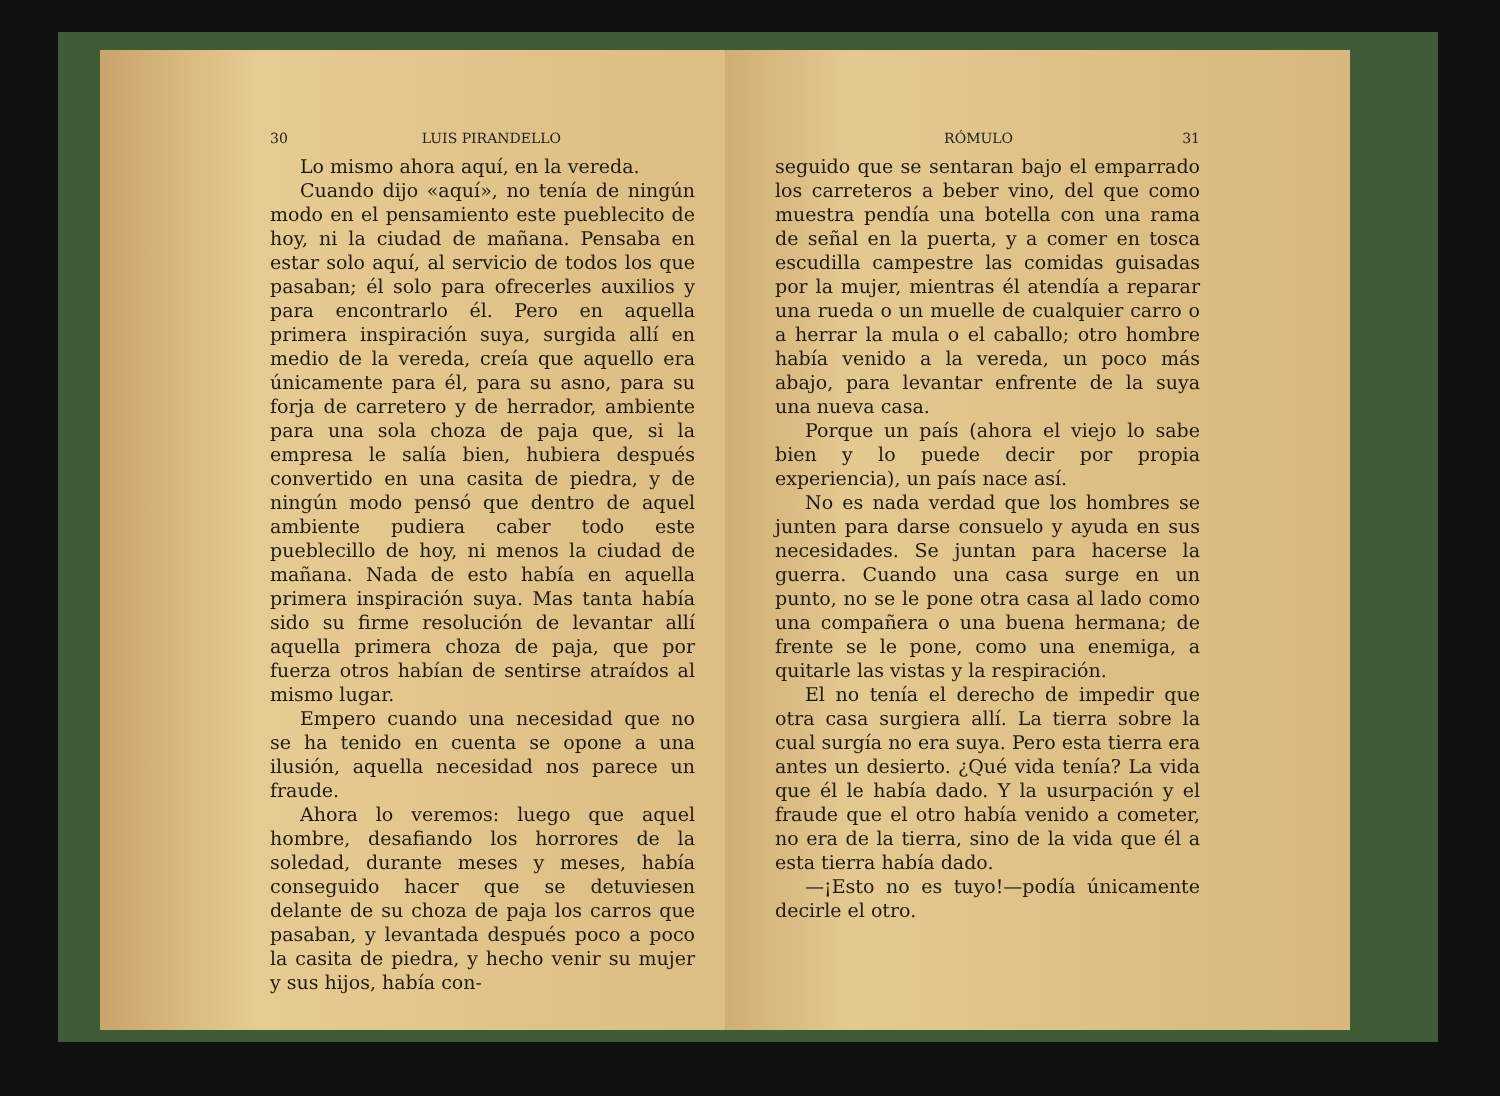30 LUIS PIRANDELLO
Lo mismo ahora aquí, en la vereda.
Cuando dijo «aquí», no tenía de ningún modo en el pensamiento este pueblecito de hoy, ni la ciudad de mañana. Pensaba en estar solo aquí, al servicio de todos los que pasaban; él solo para ofrecerles auxilios y para encontrarlo él. Pero en aquella primera inspiración suya, surgida allí en medio de la vereda, creía que aquello era únicamente para él, para su asno, para su forja de carretero y de herrador, ambiente para una sola choza de paja que, si la empresa le salía bien, hubiera después convertido en una casita de piedra, y de ningún modo pensó que dentro de aquel ambiente pudiera caber todo este pueblecillo de hoy, ni menos la ciudad de mañana. Nada de esto había en aquella primera inspiración suya. Mas tanta había sido su firme resolución de levantar allí aquella primera choza de paja, que por fuerza otros habían de sentirse atraídos al mismo lugar.
Empero cuando una necesidad que no se ha tenido en cuenta se opone a una ilusión, aquella necesidad nos parece un fraude.
Ahora lo veremos: luego que aquel hombre, desafiando los horrores de la soledad, durante meses y meses, había conseguido hacer que se detuviesen delante de su choza de paja los carros que pasaban, y levantada después poco a poco la casita de piedra, y hecho venir su mujer y sus hijos, había con-
RÓMULO 31
seguido que se sentaran bajo el emparrado los carreteros a beber vino, del que como muestra pendía una botella con una rama de señal en la puerta, y a comer en tosca escudilla campestre las comidas guisadas por la mujer, mientras él atendía a reparar una rueda o un muelle de cualquier carro o a herrar la mula o el caballo; otro hombre había venido a la vereda, un poco más abajo, para levantar enfrente de la suya una nueva casa.
Porque un país (ahora el viejo lo sabe bien y lo puede decir por propia experiencia), un país nace así.
No es nada verdad que los hombres se junten para darse consuelo y ayuda en sus necesidades. Se juntan para hacerse la guerra. Cuando una casa surge en un punto, no se le pone otra casa al lado como una compañera o una buena hermana; de frente se le pone, como una enemiga, a quitarle las vistas y la respiración.
El no tenía el derecho de impedir que otra casa surgiera allí. La tierra sobre la cual surgía no era suya. Pero esta tierra era antes un desierto. ¿Qué vida tenía? La vida que él le había dado. Y la usurpación y el fraude que el otro había venido a cometer, no era de la tierra, sino de la vida que él a esta tierra había dado.
—¡Esto no es tuyo!—podía únicamente decirle el otro.